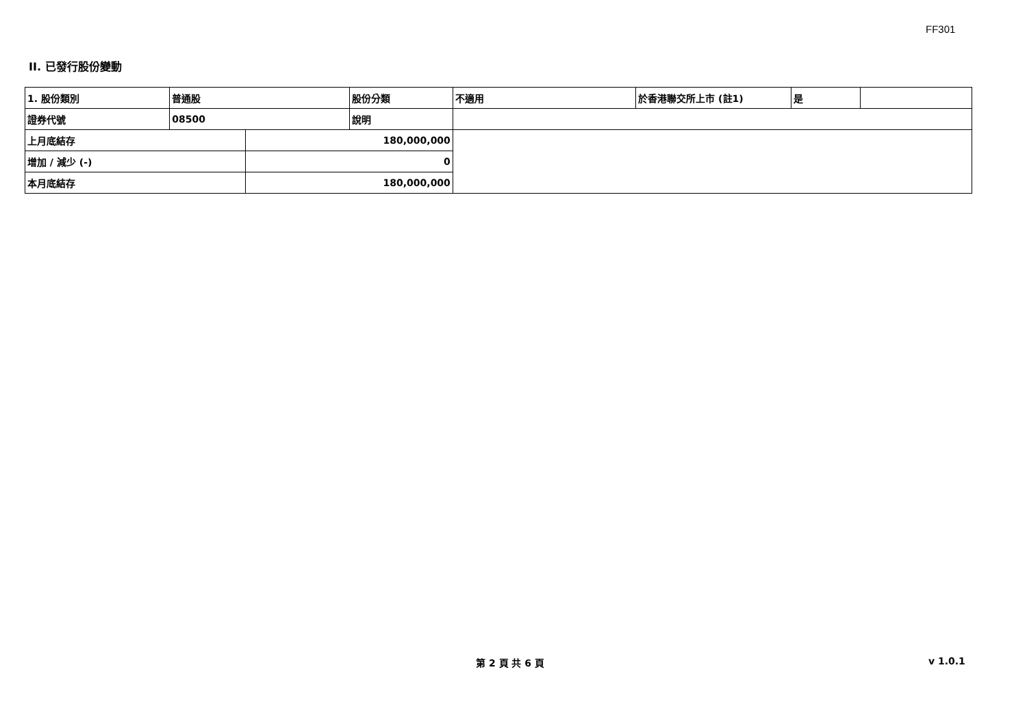FF301
II. 已發行股份變動
| 1. 股份類別 | 普通股 | | 股份分類 | 不適用 | 於香港聯交所上市 (註1) | 是 | |
| 證券代號 | 08500 | | 說明 | | | | |
| 上月底結存 | | 180,000,000 | | | | | |
| 增加 / 減少 (-) | | 0 | | | | | |
| 本月底結存 | | 180,000,000 | | | | | |
第 2 頁 共 6 頁 v 1.0.1